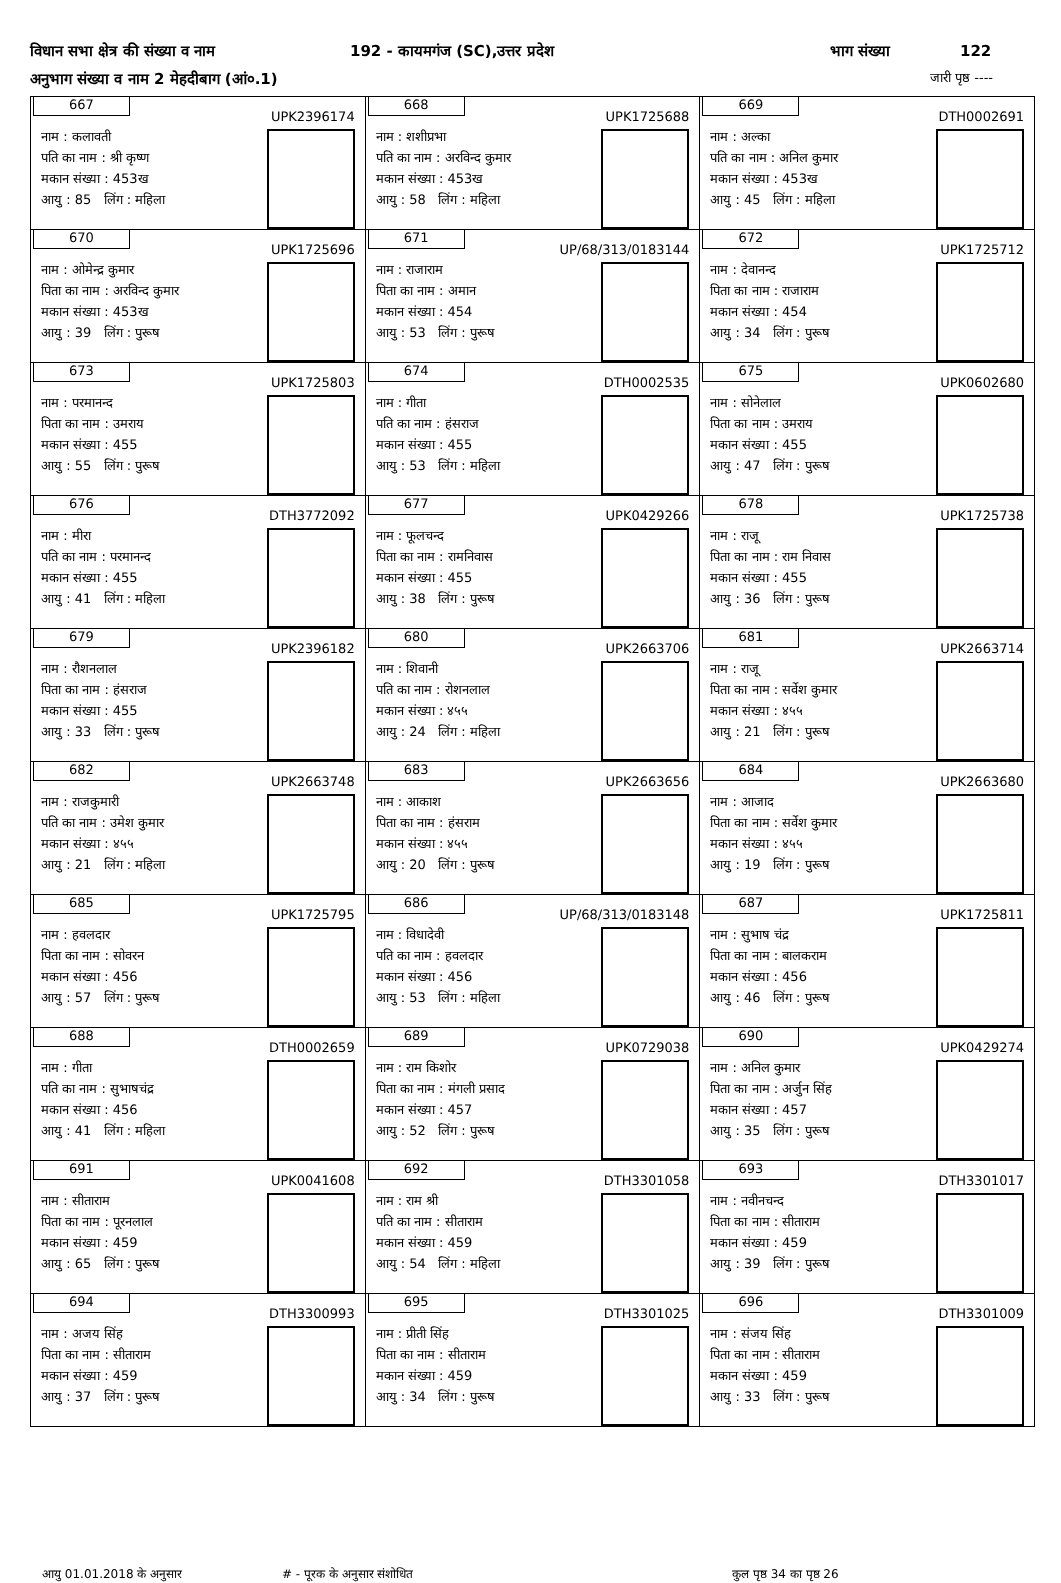विधान सभा क्षेत्र की संख्या व नाम 192 - कायमगंज (SC),उत्तर प्रदेश भाग संख्या 122
अनुभाग संख्या व नाम 2 मेहदीबाग (आं०.1) जारी पृष्ठ ----
| 667 UPK2396174 नाम : कलावती पति का नाम : श्री कृष्ण मकान संख्या : 453ख आयु : 85 लिंग : महिला | 668 UPK1725688 नाम : शशीप्रभा पति का नाम : अरविन्द कुमार मकान संख्या : 453ख आयु : 58 लिंग : महिला | 669 DTH0002691 नाम : अल्का पति का नाम : अनिल कुमार मकान संख्या : 453ख आयु : 45 लिंग : महिला |
| 670 UPK1725696 नाम : ओमेन्द्र कुमार पिता का नाम : अरविन्द कुमार मकान संख्या : 453ख आयु : 39 लिंग : पुरूष | 671 UP/68/313/0183144 नाम : राजाराम पिता का नाम : अमान मकान संख्या : 454 आयु : 53 लिंग : पुरूष | 672 UPK1725712 नाम : देवानन्द पिता का नाम : राजाराम मकान संख्या : 454 आयु : 34 लिंग : पुरूष |
| 673 UPK1725803 नाम : परमानन्द पिता का नाम : उमराय मकान संख्या : 455 आयु : 55 लिंग : पुरूष | 674 DTH0002535 नाम : गीता पति का नाम : हंसराज मकान संख्या : 455 आयु : 53 लिंग : महिला | 675 UPK0602680 नाम : सोनेलाल पिता का नाम : उमराय मकान संख्या : 455 आयु : 47 लिंग : पुरूष |
| 676 DTH3772092 नाम : मीरा पति का नाम : परमानन्द मकान संख्या : 455 आयु : 41 लिंग : महिला | 677 UPK0429266 नाम : फूलचन्द पिता का नाम : रामनिवास मकान संख्या : 455 आयु : 38 लिंग : पुरूष | 678 UPK1725738 नाम : राजू पिता का नाम : राम निवास मकान संख्या : 455 आयु : 36 लिंग : पुरूष |
| 679 UPK2396182 नाम : रौशनलाल पिता का नाम : हंसराज मकान संख्या : 455 आयु : 33 लिंग : पुरूष | 680 UPK2663706 नाम : शिवानी पति का नाम : रोशनलाल मकान संख्या : ४५५ आयु : 24 लिंग : महिला | 681 UPK2663714 नाम : राजू पिता का नाम : सर्वेश कुमार मकान संख्या : ४५५ आयु : 21 लिंग : पुरूष |
| 682 UPK2663748 नाम : राजकुमारी पति का नाम : उमेश कुमार मकान संख्या : ४५५ आयु : 21 लिंग : महिला | 683 UPK2663656 नाम : आकाश पिता का नाम : हंसराम मकान संख्या : ४५५ आयु : 20 लिंग : पुरूष | 684 UPK2663680 नाम : आजाद पिता का नाम : सर्वेश कुमार मकान संख्या : ४५५ आयु : 19 लिंग : पुरूष |
| 685 UPK1725795 नाम : हवलदार पिता का नाम : सोवरन मकान संख्या : 456 आयु : 57 लिंग : पुरूष | 686 UP/68/313/0183148 नाम : विधादेवी पति का नाम : हवलदार मकान संख्या : 456 आयु : 53 लिंग : महिला | 687 UPK1725811 नाम : सुभाष चंद्र पिता का नाम : बालकराम मकान संख्या : 456 आयु : 46 लिंग : पुरूष |
| 688 DTH0002659 नाम : गीता पति का नाम : सुभाषचंद्र मकान संख्या : 456 आयु : 41 लिंग : महिला | 689 UPK0729038 नाम : राम किशोर पिता का नाम : मंगली प्रसाद मकान संख्या : 457 आयु : 52 लिंग : पुरूष | 690 UPK0429274 नाम : अनिल कुमार पिता का नाम : अर्जुन सिंह मकान संख्या : 457 आयु : 35 लिंग : पुरूष |
| 691 UPK0041608 नाम : सीताराम पिता का नाम : पूरनलाल मकान संख्या : 459 आयु : 65 लिंग : पुरूष | 692 DTH3301058 नाम : राम श्री पति का नाम : सीताराम मकान संख्या : 459 आयु : 54 लिंग : महिला | 693 DTH3301017 नाम : नवीनचन्द पिता का नाम : सीताराम मकान संख्या : 459 आयु : 39 लिंग : पुरूष |
| 694 DTH3300993 नाम : अजय सिंह पिता का नाम : सीताराम मकान संख्या : 459 आयु : 37 लिंग : पुरूष | 695 DTH3301025 नाम : प्रीती सिंह पिता का नाम : सीताराम मकान संख्या : 459 आयु : 34 लिंग : पुरूष | 696 DTH3301009 नाम : संजय सिंह पिता का नाम : सीताराम मकान संख्या : 459 आयु : 33 लिंग : पुरूष |
आयु 01.01.2018 के अनुसार # - पूरक के अनुसार संशोधित कुल पृष्ठ 34 का पृष्ठ 26